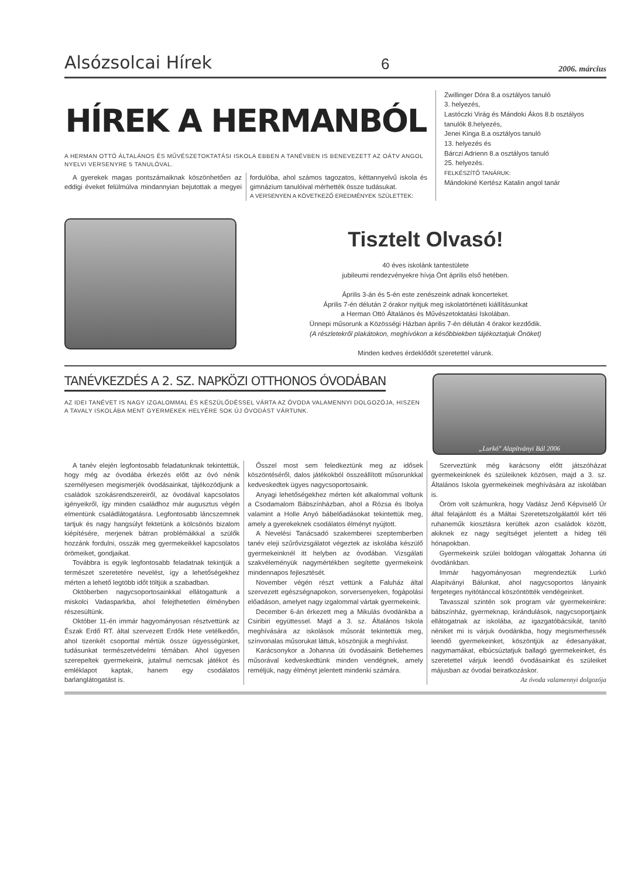Alsózsolcai Hírek 6 2006. március
HÍREK A HERMANBÓL
A HERMAN OTTÓ ÁLTALÁNOS ÉS MŰVÉSZETOKTATÁSI ISKOLA EBBEN A TANÉVBEN IS BENEVEZETT AZ OÁTV ANGOL NYELVI VERSENYRE 5 TANULÓVAL.
A gyerekek magas pontszámaiknak köszönhetően az eddigi éveket felülmúlva mindannyian bejutottak a megyei fordulóba, ahol számos tagozatos, kéttannyelvű iskola és gimnázium tanulóival mérhették össze tudásukat.
A VERSENYEN A KÖVETKEZŐ EREDMÉNYEK SZÜLETTEK:
Zwillinger Dóra 8.a osztályos tanuló
3. helyezés,
Lastóczki Virág és Mándoki Ákos 8.b osztályos tanulók 8.helyezés,
Jenei Kinga 8.a osztályos tanuló
13. helyezés és
Bárczi Adrienn 8.a osztályos tanuló
25. helyezés.
FELKÉSZÍTŐ TANÁRUK:
Mándokiné Kertész Katalin angol tanár
Tisztelt Olvasó!
40 éves iskolánk tantestülete
jubileumi rendezvényekre hívja Önt április első hetében.
Április 3-án és 5-én este zenészeink adnak koncerteket.
Április 7-én délután 2 órakor nyitjuk meg iskolatörténeti kiállításunkat
a Herman Ottó Általános és Művészetoktatási Iskolában.
Ünnepi műsorunk a Közösségi Házban április 7-én délután 4 órakor kezdődik.
(A részletekről plakátokon, meghívókon a későbbiekben tájékoztatjuk Önöket)
Minden kedves érdeklődőt szeretettel várunk.
TANÉVKEZDÉS A 2. SZ. NAPKÖZI OTTHONOS ÓVODÁBAN
AZ IDEI TANÉVET IS NAGY IZGALOMMAL ÉS KÉSZÜLŐDÉSSEL VÁRTA AZ ÓVODA VALAMENNYI DOLGOZÓJA, HISZEN A TAVALY ISKOLÁBA MENT GYERMEKEK HELYÉRE SOK ÚJ ÓVODÁST VÁRTUNK.
„Lurkó" Alapítványi Bál 2006
A tanév elején legfontosabb feladatunknak tekintettük, hogy még az óvodába érkezés előtt az óvó nénik személyesen megismerjék óvodásainkat, tájékozódjunk a családok szokásrendszereiről, az óvodával kapcsolatos igényeikről, így minden családhoz már augusztus végén elmentünk családlátogatásra. Legfontosabb láncszemnek tartjuk és nagy hangsúlyt fektetünk a kölcsönös bizalom kiépítésére, merjenek bátran problémáikkal a szülők hozzánk fordulni, osszák meg gyermekeikkel kapcsolatos örömeiket, gondjaikat.
Továbbra is egyik legfontosabb feladatnak tekintjük a természet szeretetére nevelést, így a lehetőségekhez mérten a lehető legtöbb időt töltjük a szabadban.
Októberben nagycsoportosainkkal ellátogattunk a miskolci Vadasparkba, ahol felejthetetlen élményben részesültünk.
Október 11-én immár hagyományosan résztvettünk az Észak Erdő RT. által szervezett Erdők Hete vetélkedőn, ahol tizenkét csoporttal mértük össze ügyességünket, tudásunkat természetvédelmi témában. Ahol ügyesen szerepeltek gyermekeink, jutalmul nemcsak játékot és emléklapot kaptak, hanem egy csodálatos barlanglátogatást is.
Ősszel most sem feledkeztünk meg az idősek köszöntéséről, dalos játékokból összeállított műsorunkkal kedveskedtek ügyes nagycsoportosaink.
Anyagi lehetőségekhez mérten két alkalommal voltunk a Csodamalom Bábszínházban, ahol a Rózsa és Ibolya valamint a Holle Anyó bábelőadásokat tekintettük meg, amely a gyerekeknek csodálatos élményt nyújtott.
A Nevelési Tanácsadó szakemberei szeptemberben tanév eleji szűrővizsgálatot végeztek az iskolába készülő gyermekeinknél itt helyben az óvodában. Vizsgálati szakvéleményük nagymértékben segítette gyermekeink mindennapos fejlesztését.
November végén részt vettünk a Faluház által szervezett egészségnapokon, sorversenyeken, fogápolási előadáson, amelyet nagy izgalommal vártak gyermekeink.
December 6-án érkezett meg a Mikulás óvodánkba a Csiribiri együttessel. Majd a 3. sz. Általános Iskola meghívására az iskolások műsorát tekintettük meg, színvonalas műsorukat láttuk, köszönjük a meghívást.
Karácsonykor a Johanna úti óvodásaink Betlehemes műsorával kedveskedtünk minden vendégnek, amely reméljük, nagy élményt jelentett mindenki számára.
Szerveztünk még karácsony előtt játszóházat gyermekeinknek és szüleiknek közösen, majd a 3. sz. Általános Iskola gyermekeinek meghívására az iskolában is.
Öröm volt számunkra, hogy Vadász Jenő Képviselő Úr által felajánlott és a Máltai Szeretetszolgálattól kért téli ruhaneműk kiosztásra kerültek azon családok között, akiknek ez nagy segítséget jelentett a hideg téli hónapokban.
Gyermekeink szülei boldogan válogattak Johanna úti óvodánkban.
Immár hagyományosan megrendeztük Lurkó Alapítványi Bálunkat, ahol nagycsoportos lányaink fergeteges nyitótánccal köszöntötték vendégeinket.
Tavasszal szintén sok program vár gyermekeinkre: bábszínház, gyermeknap, kirándulások, nagycsoportjaink ellátogatnak az iskolába, az igazgatóbácsikát, tanító néniket mi is várjuk óvodánkba, hogy megismerhessék leendő gyermekeinket, köszöntjük az édesanyákat, nagymamákat, elbúcsúztatjuk ballagó gyermekeinket, és szeretettel várjuk leendő óvodásainkat és szüleiket májusban az óvodai beiratkozáskor.
Az óvoda valamennyi dolgozója